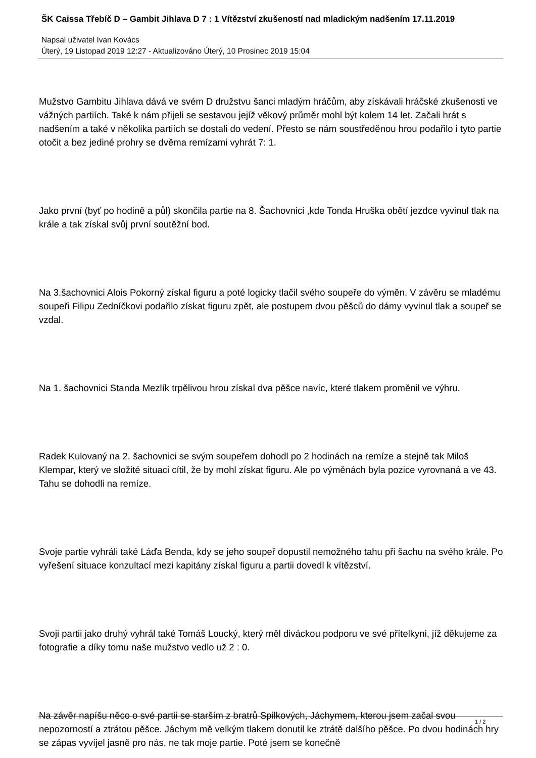ŠK Caissa Třebíč D – Gambit Jihlava D 7 : 1 Vítězství zkušeností nad mladickým nadšením 17.11.2019
Napsal uživatel Ivan Kovács
Úterý, 19 Listopad 2019 12:27 - Aktualizováno Úterý, 10 Prosinec 2019 15:04
Mužstvo Gambitu Jihlava dává ve svém D družstvu šanci mladým hráčům, aby získávali hráčské zkušenosti ve vážných partiích. Také k nám přijeli se sestavou jejíž věkový průměr mohl být kolem 14 let. Začali hrát s nadšením a také v několika partiích se dostali do vedení. Přesto se nám soustředěnou hrou podařilo i tyto partie otočit a bez jediné prohry se dvěma remízami vyhrát 7: 1.
Jako první (byť po hodině a půl) skončila partie na 8. Šachovnici ,kde Tonda Hruška obětí jezdce vyvinul tlak na krále a tak získal svůj první soutěžní bod.
Na 3.šachovnici Alois Pokorný získal figuru a poté logicky tlačil svého soupeře do výměn. V závěru se mladému soupeři Filipu Zedníčkovi podařilo získat figuru zpět, ale postupem dvou pěšců do dámy vyvinul tlak a soupeř se vzdal.
Na 1. šachovnici Standa Mezlík trpělivou hrou získal dva pěšce navíc, které tlakem proměnil ve výhru.
Radek Kulovaný na 2. šachovnici se svým soupeřem dohodl po 2 hodinách na remíze a stejně tak Miloš Klempar, který ve složité situaci cítil, že by mohl získat figuru. Ale po výměnách byla pozice vyrovnaná a ve 43. Tahu se dohodli na remíze.
Svoje partie vyhráli také Láďa Benda, kdy se jeho soupeř dopustil nemožného tahu při šachu na svého krále. Po vyřešení situace konzultací mezi kapitány získal figuru a partii dovedl k vítězství.
Svoji partii jako druhý vyhrál také Tomáš Loucký, který měl diváckou podporu ve své přítelkyni, jíž děkujeme za fotografie a díky tomu naše mužstvo vedlo už 2 : 0.
Na závěr napíšu něco o své partii se starším z bratrů Spilkových, Jáchymem, kterou jsem začal svou nepozorností a ztrátou pěšce. Jáchym mě velkým tlakem donutil ke ztrátě dalšího pěšce. Po dvou hodinách hry se zápas vyvíjel jasně pro nás, ne tak moje partie. Poté jsem se konečně
1 / 2